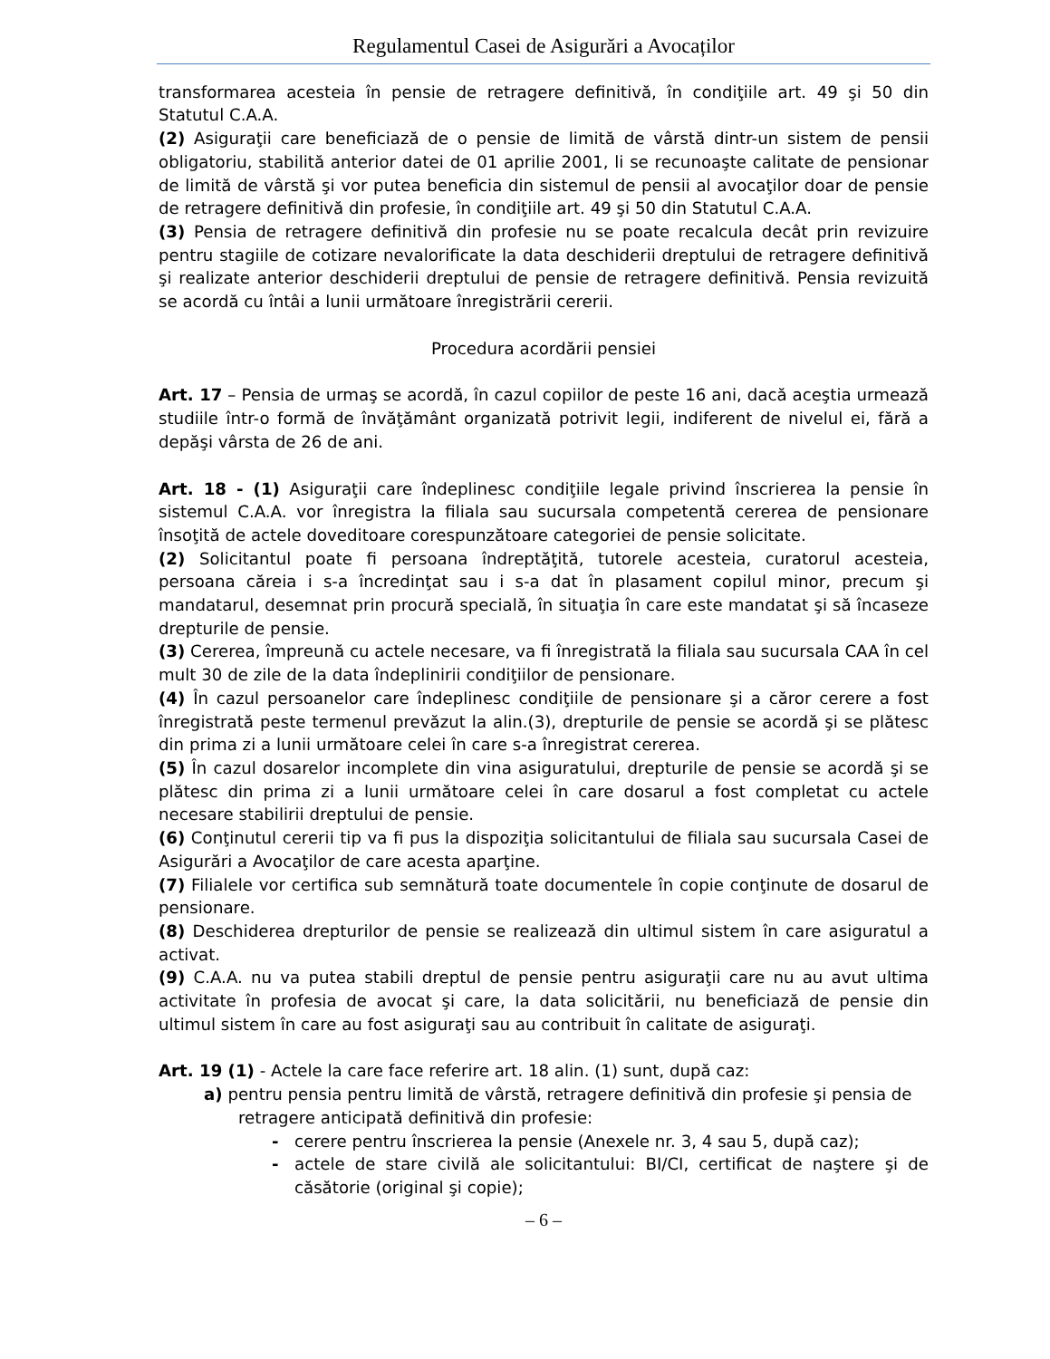Regulamentul Casei de Asigurări a Avocaților
transformarea acesteia în pensie de retragere definitivă, în condiţiile art. 49 şi 50 din Statutul C.A.A.
(2) Asiguraţii care beneficiază de o pensie de limită de vârstă dintr-un sistem de pensii obligatoriu, stabilită anterior datei de 01 aprilie 2001, li se recunoaşte calitate de pensionar de limită de vârstă şi vor putea beneficia din sistemul de pensii al avocaţilor doar de pensie de retragere definitivă din profesie, în condiţiile art. 49 şi 50 din Statutul C.A.A.
(3) Pensia de retragere definitivă din profesie nu se poate recalcula decât prin revizuire pentru stagiile de cotizare nevalorificate la data deschiderii dreptului de retragere definitivă şi realizate anterior deschiderii dreptului de pensie de retragere definitivă. Pensia revizuită se acordă cu întâi a lunii următoare înregistrării cererii.
Procedura acordării pensiei
Art. 17 – Pensia de urmaş se acordă, în cazul copiilor de peste 16 ani, dacă aceştia urmează studiile într-o formă de învăţământ organizată potrivit legii, indiferent de nivelul ei, fără a depăşi vârsta de 26 de ani.
Art. 18 - (1) Asiguraţii care îndeplinesc condiţiile legale privind înscrierea la pensie în sistemul C.A.A. vor înregistra la filiala sau sucursala competentă cererea de pensionare însoţită de actele doveditoare corespunzătoare categoriei de pensie solicitate.
(2) Solicitantul poate fi persoana îndreptăţită, tutorele acesteia, curatorul acesteia, persoana căreia i s-a încredinţat sau i s-a dat în plasament copilul minor, precum şi mandatarul, desemnat prin procură specială, în situaţia în care este mandatat şi să încaseze drepturile de pensie.
(3) Cererea, împreună cu actele necesare, va fi înregistrată la filiala sau sucursala CAA în cel mult 30 de zile de la data îndeplinirii condiţiilor de pensionare.
(4) În cazul persoanelor care îndeplinesc condiţiile de pensionare şi a căror cerere a fost înregistrată peste termenul prevăzut la alin.(3), drepturile de pensie se acordă şi se plătesc din prima zi a lunii următoare celei în care s-a înregistrat cererea.
(5) În cazul dosarelor incomplete din vina asiguratului, drepturile de pensie se acordă şi se plătesc din prima zi a lunii următoare celei în care dosarul a fost completat cu actele necesare stabilirii dreptului de pensie.
(6) Conţinutul cererii tip va fi pus la dispoziţia solicitantului de filiala sau sucursala Casei de Asigurări a Avocaţilor de care acesta aparţine.
(7) Filialele vor certifica sub semnătură toate documentele în copie conţinute de dosarul de pensionare.
(8) Deschiderea drepturilor de pensie se realizează din ultimul sistem în care asiguratul a activat.
(9) C.A.A. nu va putea stabili dreptul de pensie pentru asiguraţii care nu au avut ultima activitate în profesia de avocat şi care, la data solicitării, nu beneficiază de pensie din ultimul sistem în care au fost asiguraţi sau au contribuit în calitate de asiguraţi.
Art. 19 (1) - Actele la care face referire art. 18 alin. (1) sunt, după caz:
a) pentru pensia pentru limită de vârstă, retragere definitivă din profesie şi pensia de
retragere anticipată definitivă din profesie:
- cerere pentru înscrierea la pensie (Anexele nr. 3, 4 sau 5, după caz);
- actele de stare civilă ale solicitantului: BI/CI, certificat de naştere şi de căsătorie (original şi copie);
– 6 –